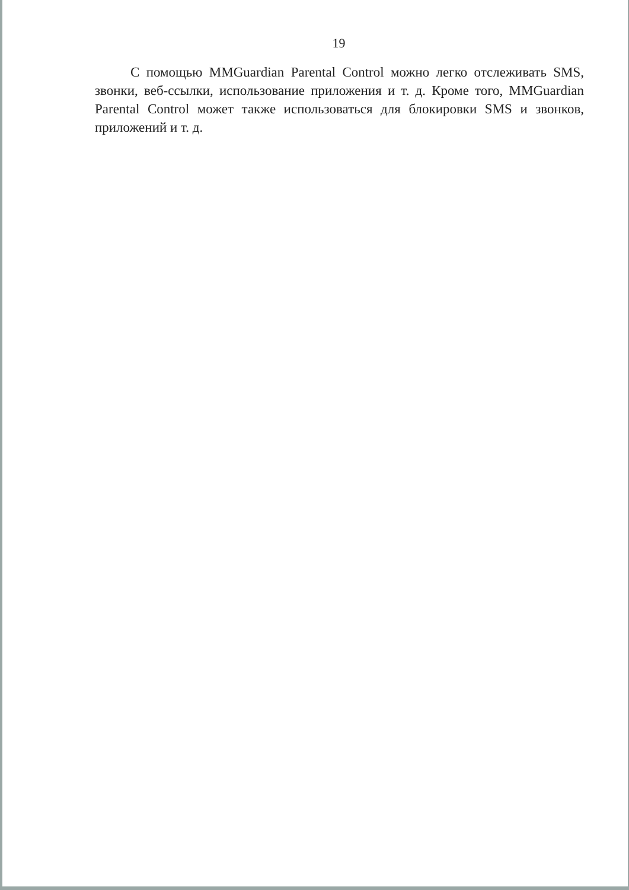19
С помощью MMGuardian Parental Control можно легко отслеживать SMS, звонки, веб-ссылки, использование приложения и т. д. Кроме того, MMGuardian Parental Control может также использоваться для блокировки SMS и звонков, приложений и т. д.